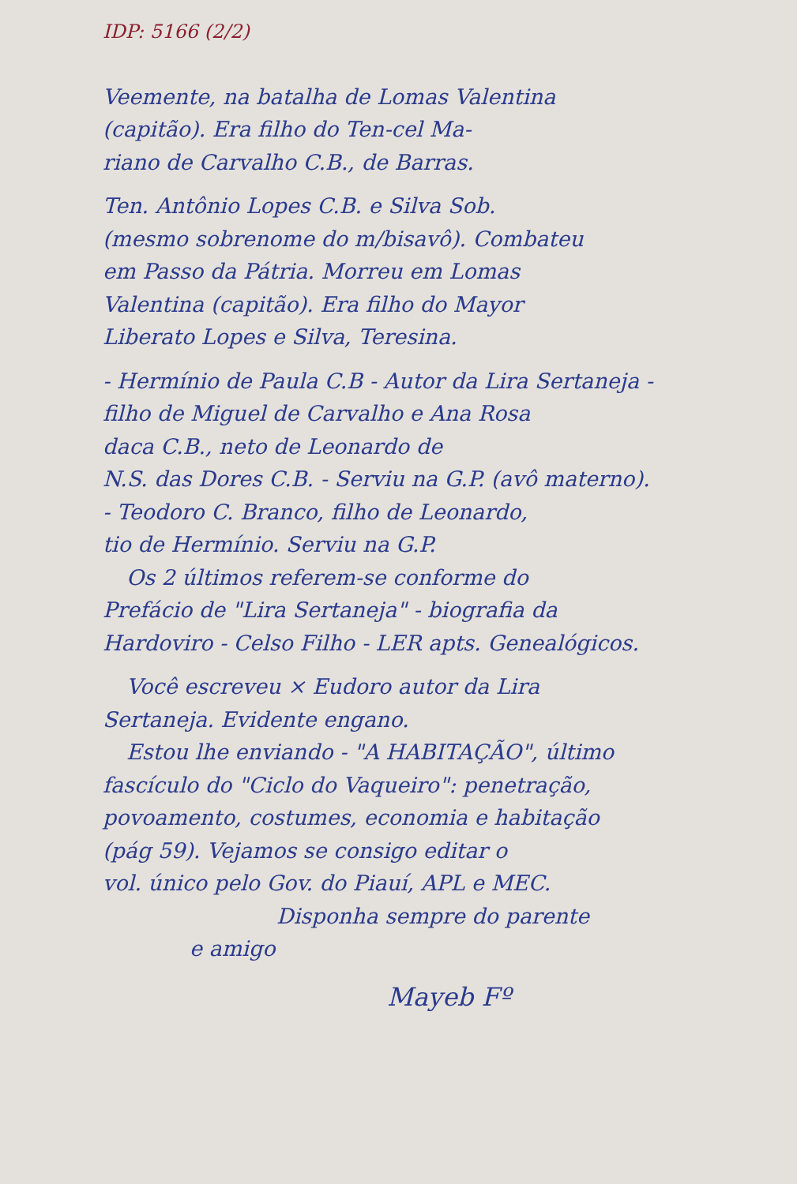IDP: 5166 (2/2)
Veemente, na batalha de Lomas Valentina
(capitão). Era filho do Ten-cel Ma-
riano de Carvalho C.B., de Barras.
Ten. Antônio Lopes C.B. e Silva Sob.
(mesmo sobrenome do m/bisavô). Combateu
em Passo da Pátria. Morreu em Lomas
Valentina (capitão). Era filho do Mayor
Liberato Lopes e Silva, Teresina.
- Hermínio de Paula C.B - Autor da Lira Sertaneja -
filho de Miguel de Carvalho e Ana Rosa
daca C.B., neto de Leonardo de
N.S. das Dores C.B. - Serviu na G.P. (avô materno).
- Teodoro C. Branco, filho de Leonardo,
tio de Hermínio. Serviu na G.P.
Os 2 últimos referem-se conforme do
Prefácio de "Lira Sertaneja" - biografia da
Hardoviro - Celso Filho - LER apts. Genealógicos.
Você escreveu × Eudoro autor da Lira
Sertaneja. Evidente engano.
Estou lhe enviando - "A HABITAÇÃO", último
fascículo do "Ciclo do Vaqueiro": penetração,
povoamento, costumes, economia e habitação
(pág 59). Vejamos se consigo editar o
vol. único pelo Gov. do Piauí, APL e MEC.
Disponha sempre do parente
e amigo
Mayeb Fº